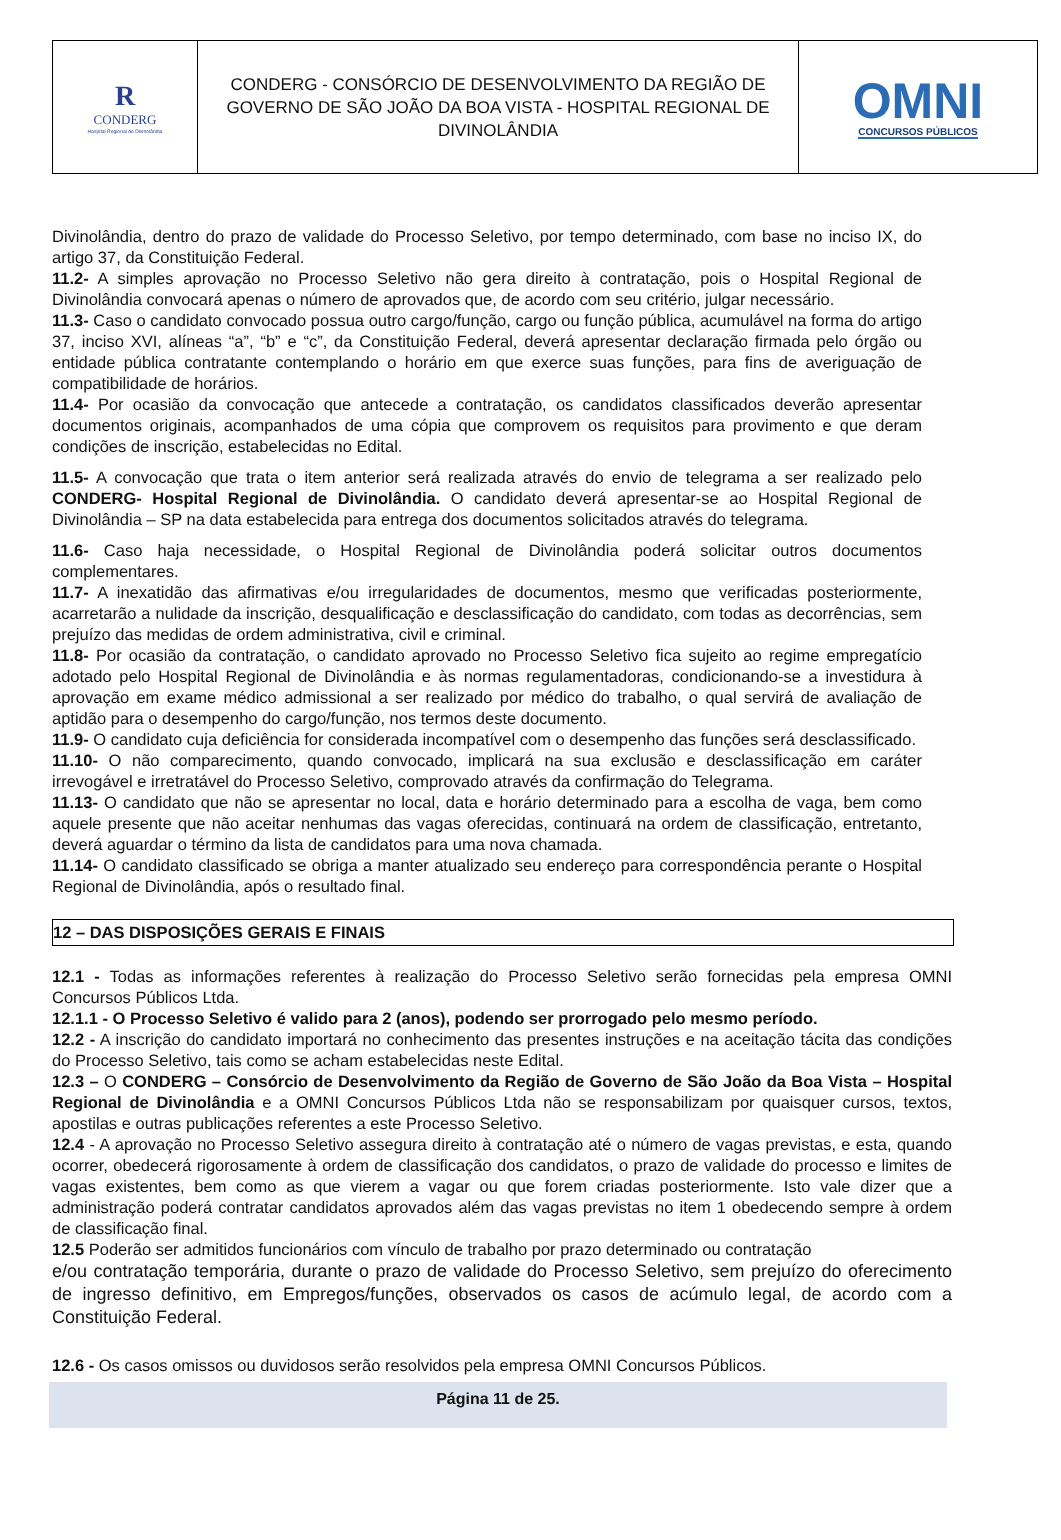R
CONDERG
Hospital Regional de Divinolândia
CONDERG - CONSÓRCIO DE DESENVOLVIMENTO DA REGIÃO DE GOVERNO DE SÃO JOÃO DA BOA VISTA - HOSPITAL REGIONAL DE DIVINOLÂNDIA
OMNI
CONCURSOS PÚBLICOS
Divinolândia, dentro do prazo de validade do Processo Seletivo, por tempo determinado, com base no inciso IX, do artigo 37, da Constituição Federal.
11.2- A simples aprovação no Processo Seletivo não gera direito à contratação, pois o Hospital Regional de Divinolândia convocará apenas o número de aprovados que, de acordo com seu critério, julgar necessário.
11.3- Caso o candidato convocado possua outro cargo/função, cargo ou função pública, acumulável na forma do artigo 37, inciso XVI, alíneas “a”, “b” e “c”, da Constituição Federal, deverá apresentar declaração firmada pelo órgão ou entidade pública contratante contemplando o horário em que exerce suas funções, para fins de averiguação de compatibilidade de horários.
11.4- Por ocasião da convocação que antecede a contratação, os candidatos classificados deverão apresentar documentos originais, acompanhados de uma cópia que comprovem os requisitos para provimento e que deram condições de inscrição, estabelecidas no Edital.
11.5- A convocação que trata o item anterior será realizada através do envio de telegrama a ser realizado pelo CONDERG- Hospital Regional de Divinolândia. O candidato deverá apresentar-se ao Hospital Regional de Divinolândia – SP na data estabelecida para entrega dos documentos solicitados através do telegrama.
11.6- Caso haja necessidade, o Hospital Regional de Divinolândia poderá solicitar outros documentos complementares.
11.7- A inexatidão das afirmativas e/ou irregularidades de documentos, mesmo que verificadas posteriormente, acarretarão a nulidade da inscrição, desqualificação e desclassificação do candidato, com todas as decorrências, sem prejuízo das medidas de ordem administrativa, civil e criminal.
11.8- Por ocasião da contratação, o candidato aprovado no Processo Seletivo fica sujeito ao regime empregatício adotado pelo Hospital Regional de Divinolândia e às normas regulamentadoras, condicionando-se a investidura à aprovação em exame médico admissional a ser realizado por médico do trabalho, o qual servirá de avaliação de aptidão para o desempenho do cargo/função, nos termos deste documento.
11.9- O candidato cuja deficiência for considerada incompatível com o desempenho das funções será desclassificado.
11.10- O não comparecimento, quando convocado, implicará na sua exclusão e desclassificação em caráter irrevogável e irretratável do Processo Seletivo, comprovado através da confirmação do Telegrama.
11.13- O candidato que não se apresentar no local, data e horário determinado para a escolha de vaga, bem como aquele presente que não aceitar nenhumas das vagas oferecidas, continuará na ordem de classificação, entretanto, deverá aguardar o término da lista de candidatos para uma nova chamada.
11.14- O candidato classificado se obriga a manter atualizado seu endereço para correspondência perante o Hospital Regional de Divinolândia, após o resultado final.
12 – DAS DISPOSIÇÕES GERAIS E FINAIS
12.1 - Todas as informações referentes à realização do Processo Seletivo serão fornecidas pela empresa OMNI Concursos Públicos Ltda.
12.1.1 - O Processo Seletivo é valido para 2 (anos), podendo ser prorrogado pelo mesmo período.
12.2 - A inscrição do candidato importará no conhecimento das presentes instruções e na aceitação tácita das condições do Processo Seletivo, tais como se acham estabelecidas neste Edital.
12.3 – O CONDERG – Consórcio de Desenvolvimento da Região de Governo de São João da Boa Vista – Hospital Regional de Divinolândia e a OMNI Concursos Públicos Ltda não se responsabilizam por quaisquer cursos, textos, apostilas e outras publicações referentes a este Processo Seletivo.
12.4 - A aprovação no Processo Seletivo assegura direito à contratação até o número de vagas previstas, e esta, quando ocorrer, obedecerá rigorosamente à ordem de classificação dos candidatos, o prazo de validade do processo e limites de vagas existentes, bem como as que vierem a vagar ou que forem criadas posteriormente. Isto vale dizer que a administração poderá contratar candidatos aprovados além das vagas previstas no item 1 obedecendo sempre à ordem de classificação final.
12.5 Poderão ser admitidos funcionários com vínculo de trabalho por prazo determinado ou contratação
e/ou contratação temporária, durante o prazo de validade do Processo Seletivo, sem prejuízo do oferecimento de ingresso definitivo, em Empregos/funções, observados os casos de acúmulo legal, de acordo com a Constituição Federal.
12.6 - Os casos omissos ou duvidosos serão resolvidos pela empresa OMNI Concursos Públicos.
Página 11 de 25.